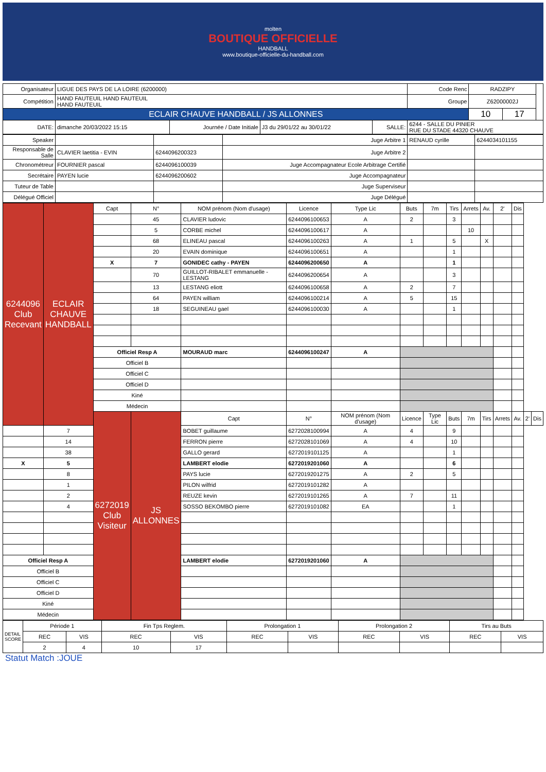molten
BOUTIQUE OFFICIELLE
HANDBALL
www.boutique-officielle-du-handball.com
| Organisateur | LIGUE DES PAYS DE LA LOIRE (6200000) | | | | Code Renc | RADZIPY | | |
| Compétition | HAND FAUTEUIL HAND FAUTEUIL HAND FAUTEUIL | | | | Groupe | Z62000002J | | |
| ECLAIR CHAUVE HANDBALL / JS ALLONNES | | | | | | 10 | 17 | |
| DATE: | dimanche 20/03/2022 15:15 | Journée / Date Initiale | J3 du 29/01/22 au 30/01/22 | SALLE: | 6244 - SALLE DU PINIER RUE DU STADE 44320 CHAUVE | | | |
| Speaker | | | Juge Arbitre 1 | RENAUD cyrille | 6244034101155 |
| Responsable de Salle | CLAVIER laetitia - EVIN | 6244096200323 | Juge Arbitre 2 | | |
| Chronométreur | FOURNIER pascal | 6244096100039 | Juge Accompagnateur Ecole Arbitrage Certifié | | |
| Secrétaire | PAYEN lucie | 6244096200602 | Juge Accompagnateur | | |
| Tuteur de Table | | | Juge Superviseur | | |
| Délégué Officiel | | | Juge Délégué | | |
| 6244096 Club Recevant | ECLAIR CHAUVE HANDBALL | Capt | N° | NOM prénom (Nom d'usage) | Licence | Type Lic | Buts | 7m | Tirs | Arrets | Av. | 2' | Dis | | |
| | | | 45 | CLAVIER ludovic | 6244096100653 | A | 2 | | 3 | | | | | | |
| | | | 5 | CORBE michel | 6244096100617 | A | | | | 10 | | | | | |
| | | | 68 | ELINEAU pascal | 6244096100263 | A | 1 | | 5 | | X | | | | |
| | | | 20 | EVAIN dominique | 6244096100651 | A | | | 1 | | | | | | |
| | | X | 7 | GONIDEC cathy - PAYEN | 6244096200650 | A | | | 1 | | | | | | |
| | | | 70 | GUILLOT-RIBALET emmanuelle - LESTANG | 6244096200654 | A | | | 3 | | | | | | |
| | | | 13 | LESTANG eliott | 6244096100658 | A | 2 | | 7 | | | | | | |
| | | | 64 | PAYEN william | 6244096100214 | A | 5 | | 15 | | | | | | |
| | | | 18 | SEGUINEAU gael | 6244096100030 | A | | | 1 | | | | | | |
| | | Officiel Resp A | | MOURAUD marc | 6244096100247 | A | | | | | | | | | |
| | | Officiel B | | | | | | | | | | | | | |
| | | Officiel C | | | | | | | | | | | | | |
| | | Officiel D | | | | | | | | | | | | | |
| | | Kiné | | | | | | | | | | | | | |
| | | Médecin | | | | | | | | | | | | | |
| | | 6272019 Club Visiteur | JS ALLONNES | Capt | N° | NOM prénom (Nom d'usage) | Licence | Type Lic | Buts | 7m | Tirs | Arrets | Av. | 2' | Dis |
| | 7 | | | BOBET guillaume | 6272028100994 | A | 4 | | 9 | | | | | | |
| | 14 | | | FERRON pierre | 6272028101069 | A | 4 | | 10 | | | | | | |
| | 38 | | | GALLO gerard | 6272019101125 | A | | | 1 | | | | | | |
| X | 5 | | | LAMBERT elodie | 6272019201060 | A | | | 6 | | | | | | |
| | 8 | | | PAYS lucie | 6272019201275 | A | 2 | | 5 | | | | | | |
| | 1 | | | PILON wilfrid | 6272019101282 | A | | | | | | | | | |
| | 2 | | | REUZE kevin | 6272019101265 | A | 7 | | 11 | | | | | | |
| | 4 | | | SOSSO BEKOMBO pierre | 6272019101082 | EA | | | 1 | | | | | | |
| Officiel Resp A | | | | LAMBERT elodie | 6272019201060 | A | | | | | | | | | |
| Officiel B | | | | | | | | | | | | | | | |
| Officiel C | | | | | | | | | | | | | | | |
| Officiel D | | | | | | | | | | | | | | | |
| Kiné | | | | | | | | | | | | | | | |
| Médecin | | | | | | | | | | | | | | | |
| DETAIL SCORE | Période 1 | | Fin Tps Reglem. | | Prolongation 1 | | Prolongation 2 | | Tirs au Buts | |
| | REC | VIS | REC | VIS | REC | VIS | REC | VIS | REC | VIS |
| | 2 | 4 | 10 | 17 | | | | | | |
Statut Match :JOUE